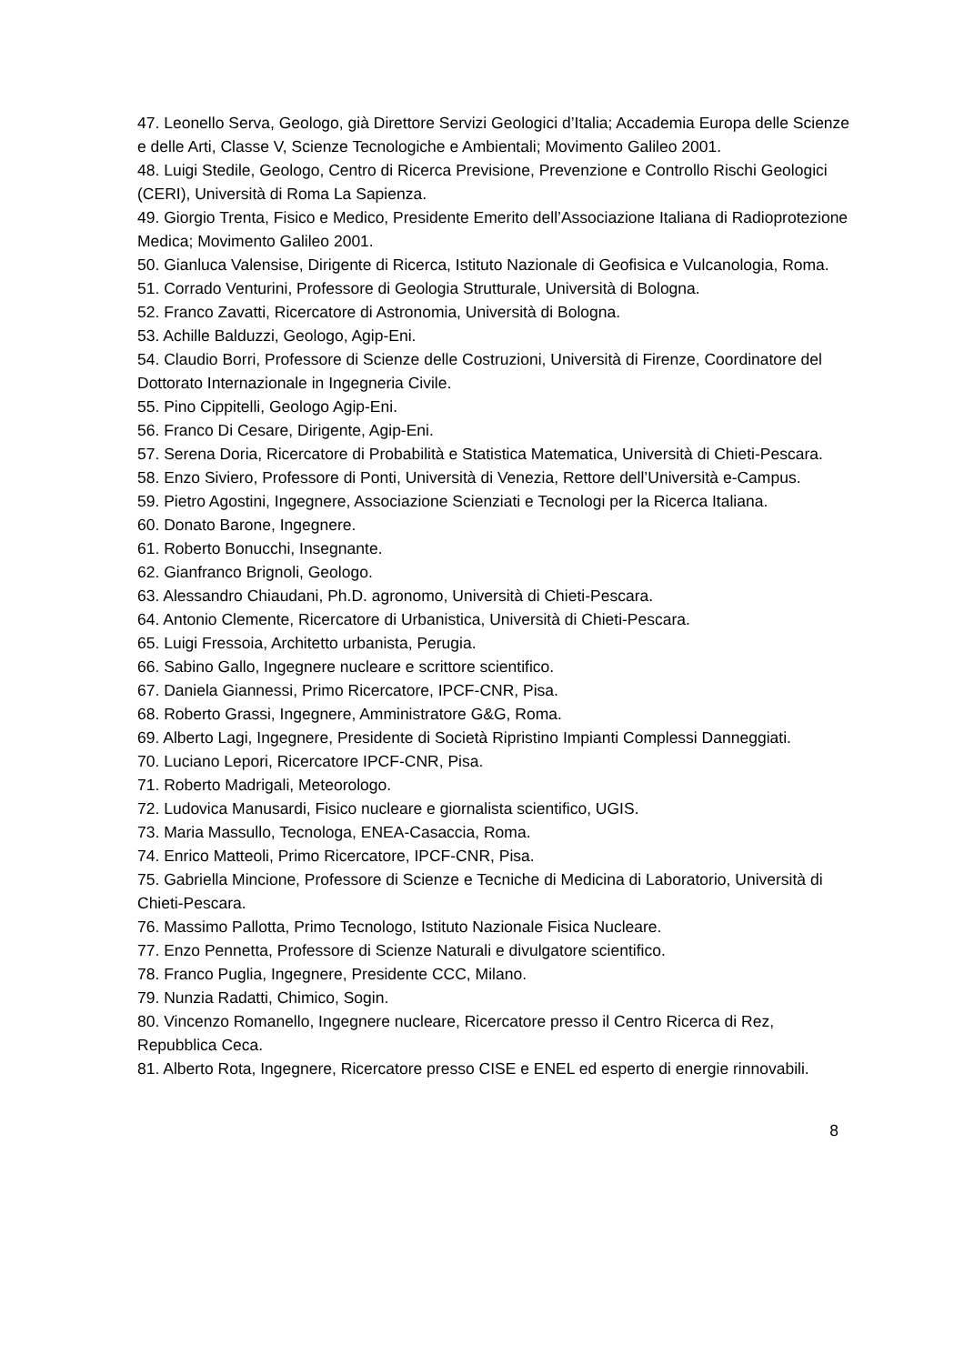47. Leonello Serva, Geologo, già Direttore Servizi Geologici d’Italia; Accademia Europa delle Scienze e delle Arti, Classe V, Scienze Tecnologiche e Ambientali; Movimento Galileo 2001.
48. Luigi Stedile, Geologo, Centro di Ricerca Previsione, Prevenzione e Controllo Rischi Geologici (CERI), Università di Roma La Sapienza.
49. Giorgio Trenta, Fisico e Medico, Presidente Emerito dell’Associazione Italiana di Radioprotezione Medica; Movimento Galileo 2001.
50. Gianluca Valensise, Dirigente di Ricerca, Istituto Nazionale di Geofisica e Vulcanologia, Roma.
51. Corrado Venturini, Professore di Geologia Strutturale, Università di Bologna.
52. Franco Zavatti, Ricercatore di Astronomia, Università di Bologna.
53. Achille Balduzzi, Geologo, Agip-Eni.
54. Claudio Borri, Professore di Scienze delle Costruzioni, Università di Firenze, Coordinatore del Dottorato Internazionale in Ingegneria Civile.
55. Pino Cippitelli, Geologo Agip-Eni.
56. Franco Di Cesare, Dirigente, Agip-Eni.
57. Serena Doria, Ricercatore di Probabilità e Statistica Matematica, Università di Chieti-Pescara.
58. Enzo Siviero, Professore di Ponti, Università di Venezia, Rettore dell’Università e-Campus.
59. Pietro Agostini, Ingegnere, Associazione Scienziati e Tecnologi per la Ricerca Italiana.
60. Donato Barone, Ingegnere.
61. Roberto Bonucchi, Insegnante.
62. Gianfranco Brignoli, Geologo.
63. Alessandro Chiaudani, Ph.D. agronomo, Università di Chieti-Pescara.
64. Antonio Clemente, Ricercatore di Urbanistica, Università di Chieti-Pescara.
65. Luigi Fressoia, Architetto urbanista, Perugia.
66. Sabino Gallo, Ingegnere nucleare e scrittore scientifico.
67. Daniela Giannessi, Primo Ricercatore, IPCF-CNR, Pisa.
68. Roberto Grassi, Ingegnere, Amministratore G&G, Roma.
69. Alberto Lagi, Ingegnere, Presidente di Società Ripristino Impianti Complessi Danneggiati.
70. Luciano Lepori, Ricercatore IPCF-CNR, Pisa.
71. Roberto Madrigali, Meteorologo.
72. Ludovica Manusardi, Fisico nucleare e giornalista scientifico, UGIS.
73. Maria Massullo, Tecnologa, ENEA-Casaccia, Roma.
74. Enrico Matteoli, Primo Ricercatore, IPCF-CNR, Pisa.
75. Gabriella Mincione, Professore di Scienze e Tecniche di Medicina di Laboratorio, Università di Chieti-Pescara.
76. Massimo Pallotta, Primo Tecnologo, Istituto Nazionale Fisica Nucleare.
77. Enzo Pennetta, Professore di Scienze Naturali e divulgatore scientifico.
78. Franco Puglia, Ingegnere, Presidente CCC, Milano.
79. Nunzia Radatti, Chimico, Sogin.
80. Vincenzo Romanello, Ingegnere nucleare, Ricercatore presso il Centro Ricerca di Rez, Repubblica Ceca.
81. Alberto Rota, Ingegnere, Ricercatore presso CISE e ENEL ed esperto di energie rinnovabili.
8